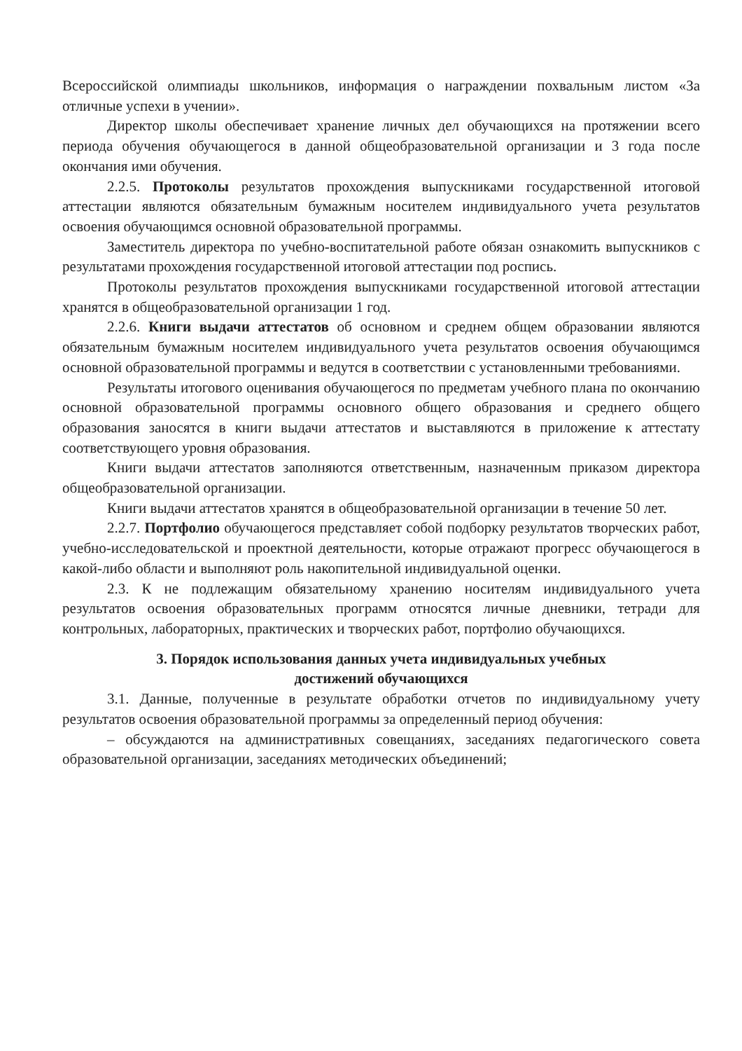Всероссийской олимпиады школьников, информация о награждении похвальным листом «За отличные успехи в учении».
Директор школы обеспечивает хранение личных дел обучающихся на протяжении всего периода обучения обучающегося в данной общеобразовательной организации и 3 года после окончания ими обучения.
2.2.5. Протоколы результатов прохождения выпускниками государственной итоговой аттестации являются обязательным бумажным носителем индивидуального учета результатов освоения обучающимся основной образовательной программы.
Заместитель директора по учебно-воспитательной работе обязан ознакомить выпускников с результатами прохождения государственной итоговой аттестации под роспись.
Протоколы результатов прохождения выпускниками государственной итоговой аттестации хранятся в общеобразовательной организации 1 год.
2.2.6. Книги выдачи аттестатов об основном и среднем общем образовании являются обязательным бумажным носителем индивидуального учета результатов освоения обучающимся основной образовательной программы и ведутся в соответствии с установленными требованиями.
Результаты итогового оценивания обучающегося по предметам учебного плана по окончанию основной образовательной программы основного общего образования и среднего общего образования заносятся в книги выдачи аттестатов и выставляются в приложение к аттестату соответствующего уровня образования.
Книги выдачи аттестатов заполняются ответственным, назначенным приказом директора общеобразовательной организации.
Книги выдачи аттестатов хранятся в общеобразовательной организации в течение 50 лет.
2.2.7. Портфолио обучающегося представляет собой подборку результатов творческих работ, учебно-исследовательской и проектной деятельности, которые отражают прогресс обучающегося в какой-либо области и выполняют роль накопительной индивидуальной оценки.
2.3. К не подлежащим обязательному хранению носителям индивидуального учета результатов освоения образовательных программ относятся личные дневники, тетради для контрольных, лабораторных, практических и творческих работ, портфолио обучающихся.
3. Порядок использования данных учета индивидуальных учебных
достижений обучающихся
3.1. Данные, полученные в результате обработки отчетов по индивидуальному учету результатов освоения образовательной программы за определенный период обучения:
– обсуждаются на административных совещаниях, заседаниях педагогического совета образовательной организации, заседаниях методических объединений;